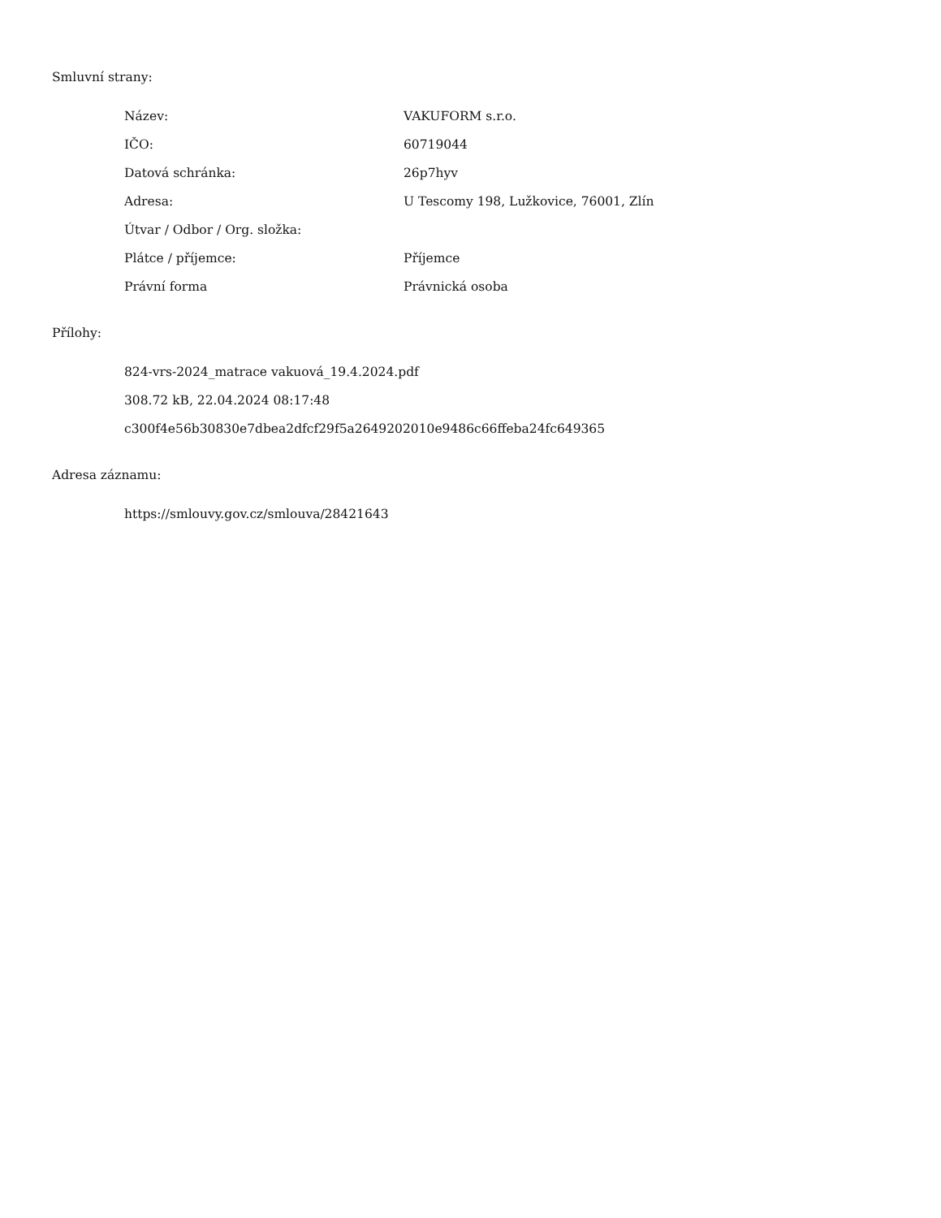Smluvní strany:
| Název: | VAKUFORM s.r.o. |
| IČO: | 60719044 |
| Datová schránka: | 26p7hyv |
| Adresa: | U Tescomy 198, Lužkovice, 76001, Zlín |
| Útvar / Odbor / Org. složka: | |
| Plátce / příjemce: | Příjemce |
| Právní forma | Právnická osoba |
Přílohy:
824-vrs-2024_matrace vakuová_19.4.2024.pdf
308.72 kB, 22.04.2024 08:17:48
c300f4e56b30830e7dbea2dfcf29f5a2649202010e9486c66ffeba24fc649365
Adresa záznamu:
https://smlouvy.gov.cz/smlouva/28421643